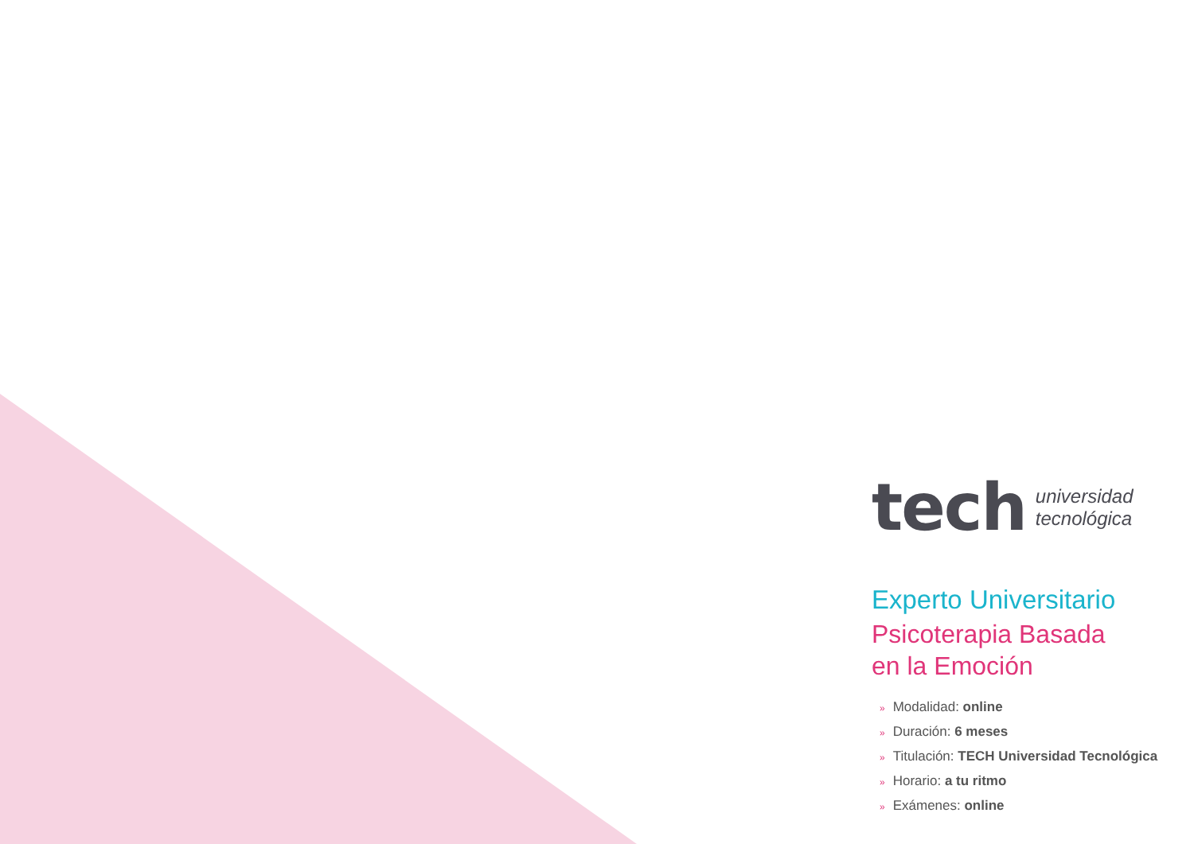tech
universidad
tecnológica
Experto Universitario
Psicoterapia Basada
en la Emoción
» Modalidad: online
» Duración: 6 meses
» Titulación: TECH Universidad Tecnológica
» Horario: a tu ritmo
» Exámenes: online